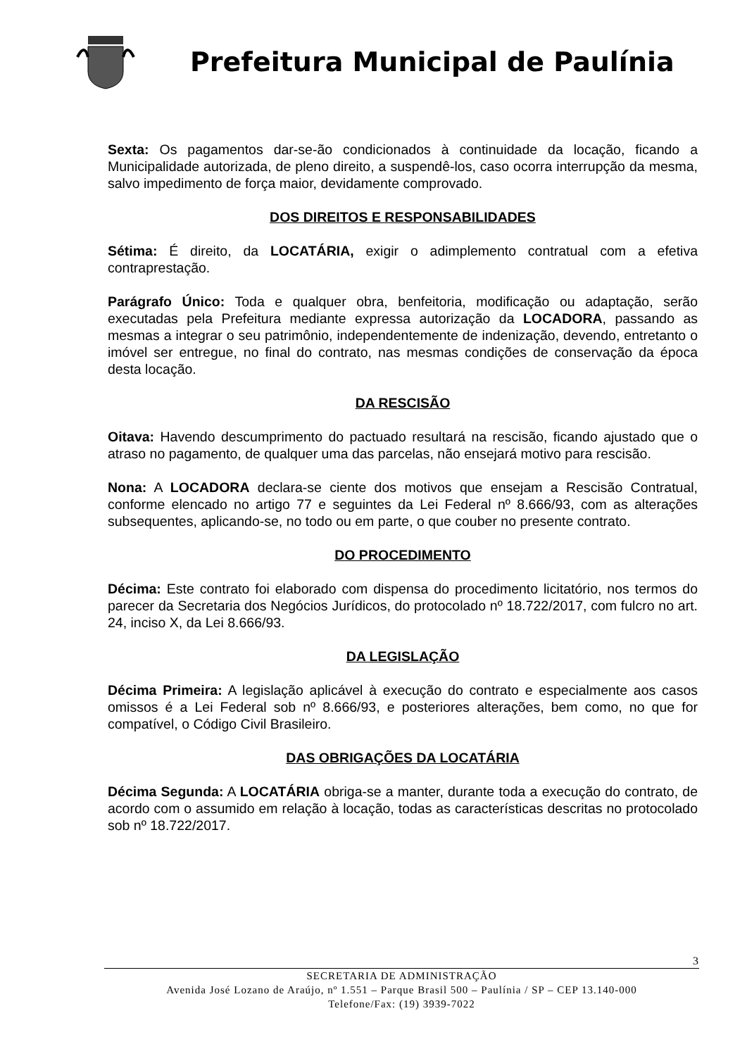Prefeitura Municipal de Paulínia
Sexta: Os pagamentos dar-se-ão condicionados à continuidade da locação, ficando a Municipalidade autorizada, de pleno direito, a suspendê-los, caso ocorra interrupção da mesma, salvo impedimento de força maior, devidamente comprovado.
DOS DIREITOS E RESPONSABILIDADES
Sétima: É direito, da LOCATÁRIA, exigir o adimplemento contratual com a efetiva contraprestação.
Parágrafo Único: Toda e qualquer obra, benfeitoria, modificação ou adaptação, serão executadas pela Prefeitura mediante expressa autorização da LOCADORA, passando as mesmas a integrar o seu patrimônio, independentemente de indenização, devendo, entretanto o imóvel ser entregue, no final do contrato, nas mesmas condições de conservação da época desta locação.
DA RESCISÃO
Oitava: Havendo descumprimento do pactuado resultará na rescisão, ficando ajustado que o atraso no pagamento, de qualquer uma das parcelas, não ensejará motivo para rescisão.
Nona: A LOCADORA declara-se ciente dos motivos que ensejam a Rescisão Contratual, conforme elencado no artigo 77 e seguintes da Lei Federal nº 8.666/93, com as alterações subsequentes, aplicando-se, no todo ou em parte, o que couber no presente contrato.
DO PROCEDIMENTO
Décima: Este contrato foi elaborado com dispensa do procedimento licitatório, nos termos do parecer da Secretaria dos Negócios Jurídicos, do protocolado nº 18.722/2017, com fulcro no art. 24, inciso X, da Lei 8.666/93.
DA LEGISLAÇÃO
Décima Primeira: A legislação aplicável à execução do contrato e especialmente aos casos omissos é a Lei Federal sob nº 8.666/93, e posteriores alterações, bem como, no que for compatível, o Código Civil Brasileiro.
DAS OBRIGAÇÕES DA LOCATÁRIA
Décima Segunda: A LOCATÁRIA obriga-se a manter, durante toda a execução do contrato, de acordo com o assumido em relação à locação, todas as características descritas no protocolado sob nº 18.722/2017.
3
SECRETARIA DE ADMINISTRAÇÃO
Avenida José Lozano de Araújo, nº 1.551 – Parque Brasil 500 – Paulínia / SP – CEP 13.140-000
Telefone/Fax: (19) 3939-7022